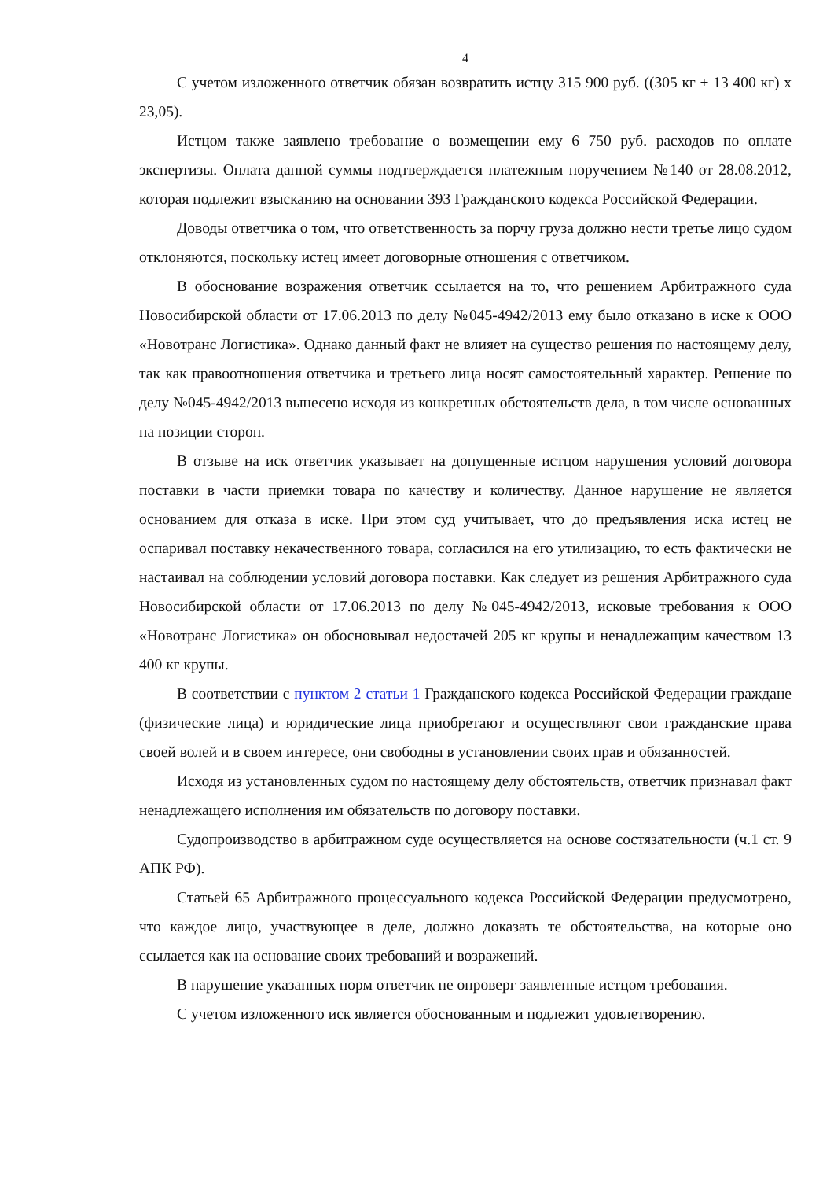4
С учетом изложенного ответчик обязан возвратить истцу 315 900 руб. ((305 кг + 13 400 кг) х 23,05).
Истцом также заявлено требование о возмещении ему 6 750 руб. расходов по оплате экспертизы. Оплата данной суммы подтверждается платежным поручением №140 от 28.08.2012, которая подлежит взысканию на основании 393 Гражданского кодекса Российской Федерации.
Доводы ответчика о том, что ответственность за порчу груза должно нести третье лицо судом отклоняются, поскольку истец имеет договорные отношения с ответчиком.
В обоснование возражения ответчик ссылается на то, что решением Арбитражного суда Новосибирской области от 17.06.2013 по делу №045-4942/2013 ему было отказано в иске к ООО «Новотранс Логистика». Однако данный факт не влияет на существо решения по настоящему делу, так как правоотношения ответчика и третьего лица носят самостоятельный характер. Решение по делу №045-4942/2013 вынесено исходя из конкретных обстоятельств дела, в том числе основанных на позиции сторон.
В отзыве на иск ответчик указывает на допущенные истцом нарушения условий договора поставки в части приемки товара по качеству и количеству. Данное нарушение не является основанием для отказа в иске. При этом суд учитывает, что до предъявления иска истец не оспаривал поставку некачественного товара, согласился на его утилизацию, то есть фактически не настаивал на соблюдении условий договора поставки. Как следует из решения Арбитражного суда Новосибирской области от 17.06.2013 по делу №045-4942/2013, исковые требования к ООО «Новотранс Логистика» он обосновывал недостачей 205 кг крупы и ненадлежащим качеством 13 400 кг крупы.
В соответствии с пунктом 2 статьи 1 Гражданского кодекса Российской Федерации граждане (физические лица) и юридические лица приобретают и осуществляют свои гражданские права своей волей и в своем интересе, они свободны в установлении своих прав и обязанностей.
Исходя из установленных судом по настоящему делу обстоятельств, ответчик признавал факт ненадлежащего исполнения им обязательств по договору поставки.
Судопроизводство в арбитражном суде осуществляется на основе состязательности (ч.1 ст. 9 АПК РФ).
Статьей 65 Арбитражного процессуального кодекса Российской Федерации предусмотрено, что каждое лицо, участвующее в деле, должно доказать те обстоятельства, на которые оно ссылается как на основание своих требований и возражений.
В нарушение указанных норм ответчик не опроверг заявленные истцом требования.
С учетом изложенного иск является обоснованным и подлежит удовлетворению.